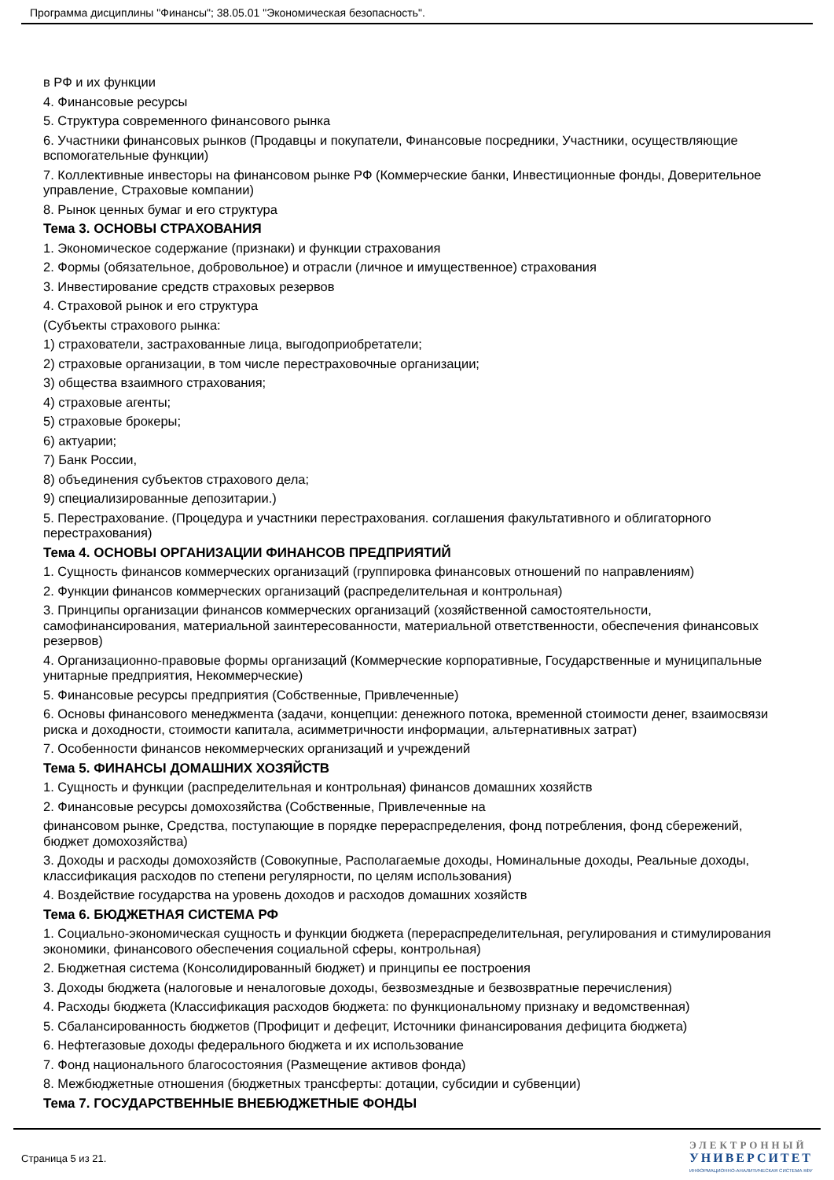Программа дисциплины "Финансы"; 38.05.01 "Экономическая безопасность".
в РФ и их функции
4. Финансовые ресурсы
5. Структура современного финансового рынка
6. Участники финансовых рынков (Продавцы и покупатели, Финансовые посредники, Участники, осуществляющие вспомогательные функции)
7. Коллективные инвесторы на финансовом рынке РФ (Коммерческие банки, Инвестиционные фонды, Доверительное управление, Страховые компании)
8. Рынок ценных бумаг и его структура
Тема 3. ОСНОВЫ СТРАХОВАНИЯ
1. Экономическое содержание (признаки) и функции страхования
2. Формы (обязательное, добровольное) и отрасли (личное и имущественное) страхования
3. Инвестирование средств страховых резервов
4. Страховой рынок и его структура
(Субъекты страхового рынка:
1) страхователи, застрахованные лица, выгодоприобретатели;
2) страховые организации, в том числе перестраховочные организации;
3) общества взаимного страхования;
4) страховые агенты;
5) страховые брокеры;
6) актуарии;
7) Банк России,
8) объединения субъектов страхового дела;
9) специализированные депозитарии.)
5. Перестрахование. (Процедура и участники перестрахования. соглашения факультативного и облигаторного перестрахования)
Тема 4. ОСНОВЫ ОРГАНИЗАЦИИ ФИНАНСОВ ПРЕДПРИЯТИЙ
1. Сущность финансов коммерческих организаций (группировка финансовых отношений по направлениям)
2. Функции финансов коммерческих организаций (распределительная и контрольная)
3. Принципы организации финансов коммерческих организаций (хозяйственной самостоятельности, самофинансирования, материальной заинтересованности, материальной ответственности, обеспечения финансовых резервов)
4. Организационно-правовые формы организаций (Коммерческие корпоративные, Государственные и муниципальные унитарные предприятия, Некоммерческие)
5. Финансовые ресурсы предприятия (Собственные, Привлеченные)
6. Основы финансового менеджмента (задачи, концепции: денежного потока, временной стоимости денег, взаимосвязи риска и доходности, стоимости капитала, асимметричности информации, альтернативных затрат)
7. Особенности финансов некоммерческих организаций и учреждений
Тема 5. ФИНАНСЫ ДОМАШНИХ ХОЗЯЙСТВ
1. Сущность и функции (распределительная и контрольная) финансов домашних хозяйств
2. Финансовые ресурсы домохозяйства (Собственные, Привлеченные на
финансовом рынке, Средства, поступающие в порядке перераспределения, фонд потребления, фонд сбережений, бюджет домохозяйства)
3. Доходы и расходы домохозяйств (Совокупные, Располагаемые доходы, Номинальные доходы, Реальные доходы, классификация расходов по степени регулярности, по целям использования)
4. Воздействие государства на уровень доходов и расходов домашних хозяйств
Тема 6. БЮДЖЕТНАЯ СИСТЕМА РФ
1. Социально-экономическая сущность и функции бюджета (перераспределительная, регулирования и стимулирования экономики, финансового обеспечения социальной сферы, контрольная)
2. Бюджетная система (Консолидированный бюджет) и принципы ее построения
3. Доходы бюджета (налоговые и неналоговые доходы, безвозмездные и безвозвратные перечисления)
4. Расходы бюджета (Классификация расходов бюджета: по функциональному признаку и ведомственная)
5. Сбалансированность бюджетов (Профицит и дефецит, Источники финансирования дефицита бюджета)
6. Нефтегазовые доходы федерального бюджета и их использование
7. Фонд национального благосостояния (Размещение активов фонда)
8. Межбюджетные отношения (бюджетных трансферты: дотации, субсидии и субвенции)
Тема 7. ГОСУДАРСТВЕННЫЕ ВНЕБЮДЖЕТНЫЕ ФОНДЫ
Страница 5 из 21.
ЭЛЕКТРОННЫЙ
УНИВЕРСИТЕТ
ИНФОРМАЦИОННО-АНАЛИТИЧЕСКАЯ СИСТЕМА КФУ